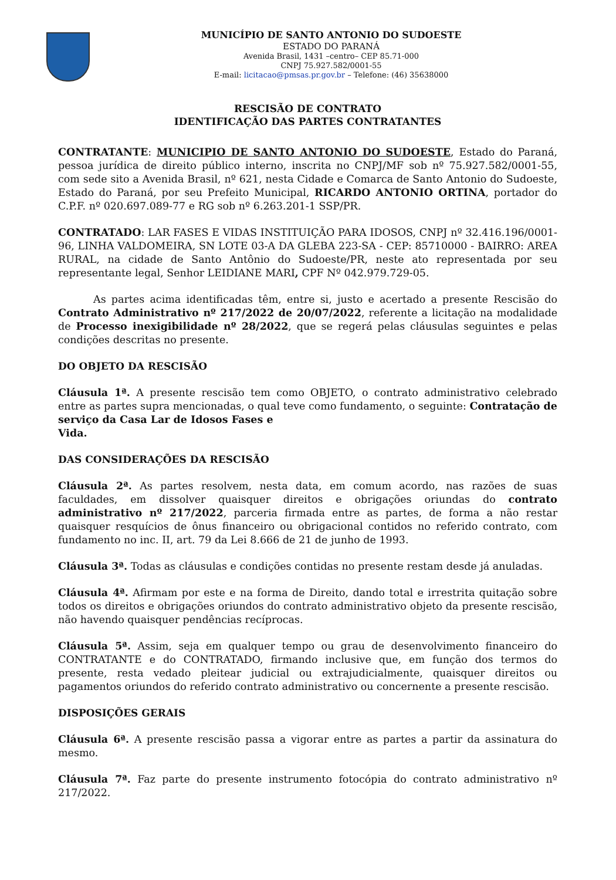MUNICÍPIO DE SANTO ANTONIO DO SUDOESTE
ESTADO DO PARANÁ
Avenida Brasil, 1431 –centro– CEP 85.71-000
CNPJ 75.927.582/0001-55
E-mail: licitacao@pmsas.pr.gov.br – Telefone: (46) 35638000
RESCISÃO DE CONTRATO
IDENTIFICAÇÃO DAS PARTES CONTRATANTES
CONTRATANTE: MUNICIPIO DE SANTO ANTONIO DO SUDOESTE, Estado do Paraná, pessoa jurídica de direito público interno, inscrita no CNPJ/MF sob nº 75.927.582/0001-55, com sede sito a Avenida Brasil, nº 621, nesta Cidade e Comarca de Santo Antonio do Sudoeste, Estado do Paraná, por seu Prefeito Municipal, RICARDO ANTONIO ORTINA, portador do C.P.F. nº 020.697.089-77 e RG sob nº 6.263.201-1 SSP/PR.
CONTRATADO: LAR FASES E VIDAS INSTITUIÇÃO PARA IDOSOS, CNPJ nº 32.416.196/0001-96, LINHA VALDOMEIRA, SN LOTE 03-A DA GLEBA 223-SA - CEP: 85710000 - BAIRRO: AREA RURAL, na cidade de Santo Antônio do Sudoeste/PR, neste ato representada por seu representante legal, Senhor LEIDIANE MARI, CPF Nº 042.979.729-05.
As partes acima identificadas têm, entre si, justo e acertado a presente Rescisão do Contrato Administrativo nº 217/2022 de 20/07/2022, referente a licitação na modalidade de Processo inexigibilidade nº 28/2022, que se regerá pelas cláusulas seguintes e pelas condições descritas no presente.
DO OBJETO DA RESCISÃO
Cláusula 1ª. A presente rescisão tem como OBJETO, o contrato administrativo celebrado entre as partes supra mencionadas, o qual teve como fundamento, o seguinte: Contratação de serviço da Casa Lar de Idosos Fases e
Vida.
DAS CONSIDERAÇÕES DA RESCISÃO
Cláusula 2ª. As partes resolvem, nesta data, em comum acordo, nas razões de suas faculdades, em dissolver quaisquer direitos e obrigações oriundas do contrato administrativo nº 217/2022, parceria firmada entre as partes, de forma a não restar quaisquer resquícios de ônus financeiro ou obrigacional contidos no referido contrato, com fundamento no inc. II, art. 79 da Lei 8.666 de 21 de junho de 1993.
Cláusula 3ª. Todas as cláusulas e condições contidas no presente restam desde já anuladas.
Cláusula 4ª. Afirmam por este e na forma de Direito, dando total e irrestrita quitação sobre todos os direitos e obrigações oriundos do contrato administrativo objeto da presente rescisão, não havendo quaisquer pendências recíprocas.
Cláusula 5ª. Assim, seja em qualquer tempo ou grau de desenvolvimento financeiro do CONTRATANTE e do CONTRATADO, firmando inclusive que, em função dos termos do presente, resta vedado pleitear judicial ou extrajudicialmente, quaisquer direitos ou pagamentos oriundos do referido contrato administrativo ou concernente a presente rescisão.
DISPOSIÇÕES GERAIS
Cláusula 6ª. A presente rescisão passa a vigorar entre as partes a partir da assinatura do mesmo.
Cláusula 7ª. Faz parte do presente instrumento fotocópia do contrato administrativo nº 217/2022.